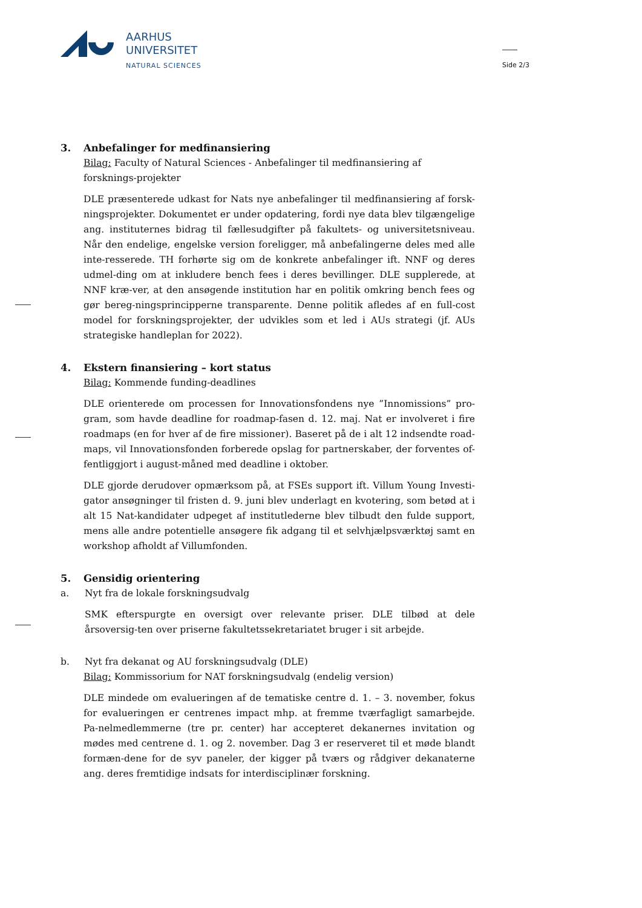AARHUS
UNIVERSITET
NATURAL SCIENCES
Side 2/3
3. Anbefalinger for medfinansiering
Bilag: Faculty of Natural Sciences - Anbefalinger til medfinansiering af forsknings-projekter
DLE præsenterede udkast for Nats nye anbefalinger til medfinansiering af forsk-ningsprojekter. Dokumentet er under opdatering, fordi nye data blev tilgængelige ang. instituternes bidrag til fællesudgifter på fakultets- og universitetsniveau. Når den endelige, engelske version foreligger, må anbefalingerne deles med alle inte-resserede. TH forhørte sig om de konkrete anbefalinger ift. NNF og deres udmel-ding om at inkludere bench fees i deres bevillinger. DLE supplerede, at NNF kræ-ver, at den ansøgende institution har en politik omkring bench fees og gør bereg-ningsprincipperne transparente. Denne politik afledes af en full-cost model for forskningsprojekter, der udvikles som et led i AUs strategi (jf. AUs strategiske handleplan for 2022).
4. Ekstern finansiering – kort status
Bilag: Kommende funding-deadlines
DLE orienterede om processen for Innovationsfondens nye ”Innomissions” pro-gram, som havde deadline for roadmap-fasen d. 12. maj. Nat er involveret i fire roadmaps (en for hver af de fire missioner). Baseret på de i alt 12 indsendte road-maps, vil Innovationsfonden forberede opslag for partnerskaber, der forventes of-fentliggjort i august-måned med deadline i oktober.
DLE gjorde derudover opmærksom på, at FSEs support ift. Villum Young Investi-gator ansøgninger til fristen d. 9. juni blev underlagt en kvotering, som betød at i alt 15 Nat-kandidater udpeget af institutlederne blev tilbudt den fulde support, mens alle andre potentielle ansøgere fik adgang til et selvhjælpsværktøj samt en workshop afholdt af Villumfonden.
5. Gensidig orientering
a. Nyt fra de lokale forskningsudvalg
SMK efterspurgte en oversigt over relevante priser. DLE tilbød at dele årsoversig-ten over priserne fakultetssekretariatet bruger i sit arbejde.
b. Nyt fra dekanat og AU forskningsudvalg (DLE)
Bilag: Kommissorium for NAT forskningsudvalg (endelig version)
DLE mindede om evalueringen af de tematiske centre d. 1. – 3. november, fokus for evalueringen er centrenes impact mhp. at fremme tværfagligt samarbejde. Pa-nelmedlemmerne (tre pr. center) har accepteret dekanernes invitation og mødes med centrene d. 1. og 2. november. Dag 3 er reserveret til et møde blandt formæn-dene for de syv paneler, der kigger på tværs og rådgiver dekanaterne ang. deres fremtidige indsats for interdisciplinær forskning.